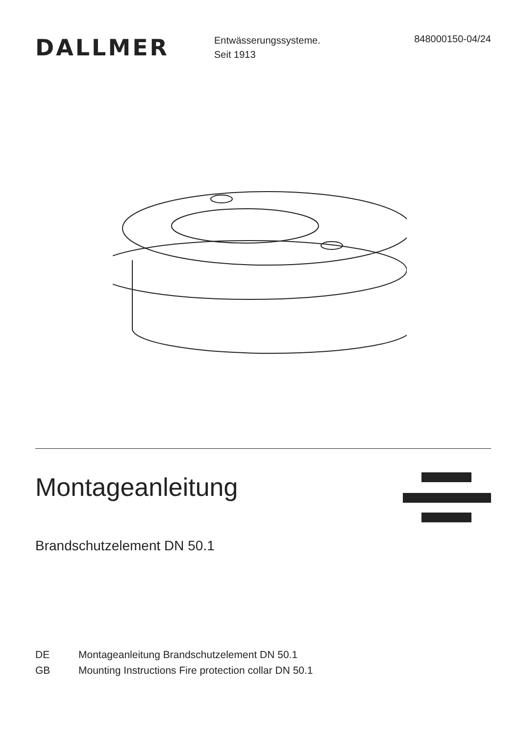DALLMER
Entwässerungssysteme.
Seit 1913
848000150-04/24
Montageanleitung
Brandschutzelement DN 50.1
DE Montageanleitung Brandschutzelement DN 50.1
GB Mounting Instructions Fire protection collar DN 50.1